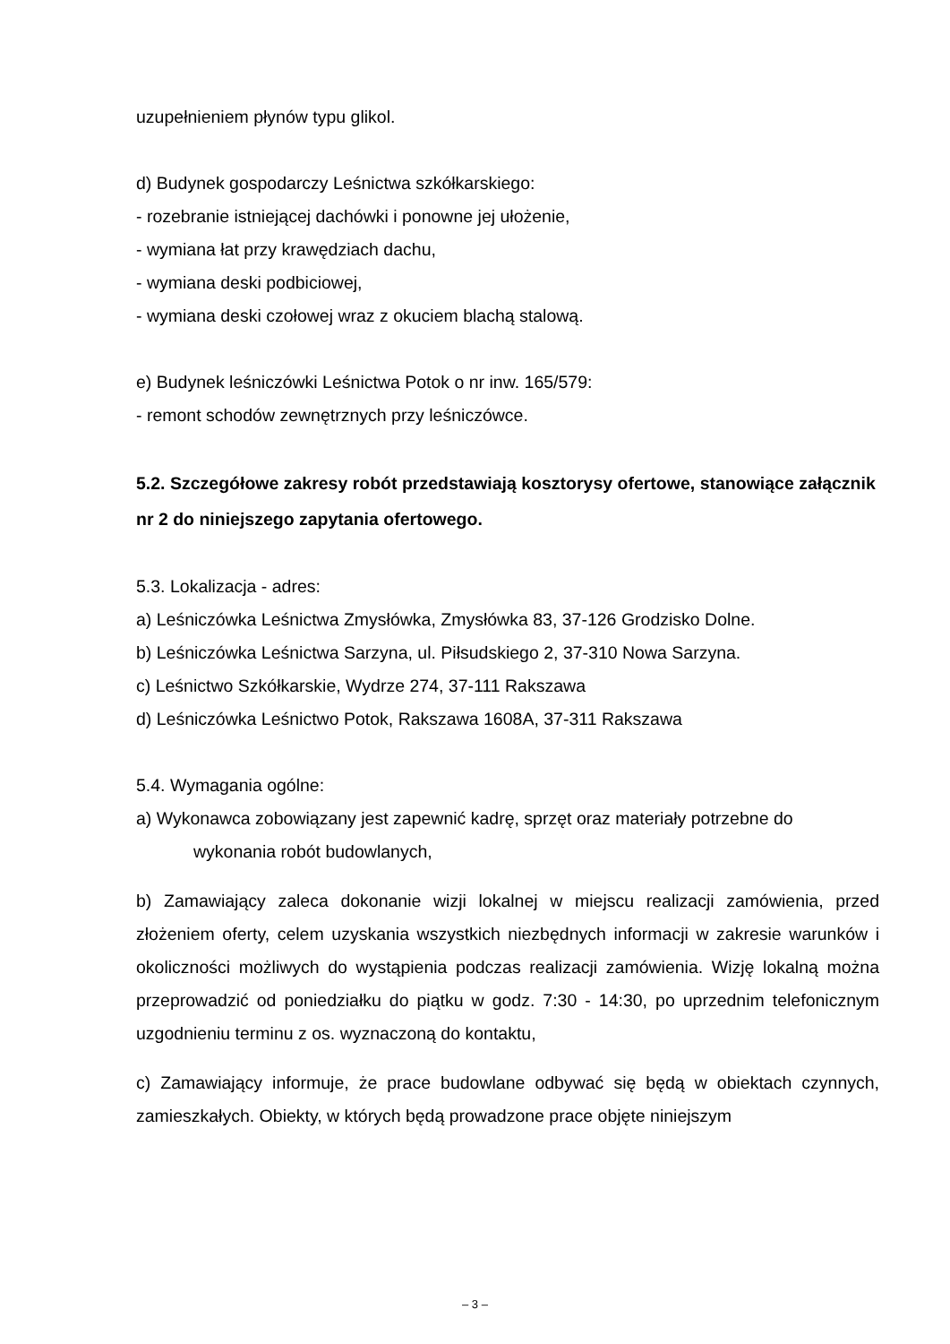uzupełnieniem płynów typu glikol.
d) Budynek gospodarczy Leśnictwa szkółkarskiego:
- rozebranie istniejącej dachówki i ponowne jej ułożenie,
- wymiana łat przy krawędziach dachu,
- wymiana deski podbiciowej,
- wymiana deski czołowej wraz z okuciem blachą stalową.
e) Budynek leśniczówki Leśnictwa Potok o nr inw. 165/579:
- remont schodów zewnętrznych przy leśniczówce.
5.2. Szczegółowe zakresy robót przedstawiają kosztorysy ofertowe, stanowiące załącznik nr 2 do niniejszego zapytania ofertowego.
5.3. Lokalizacja - adres:
a) Leśniczówka Leśnictwa Zmysłówka, Zmysłówka 83, 37-126 Grodzisko Dolne.
b) Leśniczówka Leśnictwa Sarzyna, ul. Piłsudskiego 2, 37-310 Nowa Sarzyna.
c) Leśnictwo Szkółkarskie, Wydrze 274, 37-111 Rakszawa
d) Leśniczówka Leśnictwo Potok, Rakszawa 1608A, 37-311 Rakszawa
5.4. Wymagania ogólne:
a) Wykonawca zobowiązany jest zapewnić kadrę, sprzęt oraz materiały potrzebne do
wykonania robót budowlanych,
b) Zamawiający zaleca dokonanie wizji lokalnej w miejscu realizacji zamówienia, przed złożeniem oferty, celem uzyskania wszystkich niezbędnych informacji w zakresie warunków i okoliczności możliwych do wystąpienia podczas realizacji zamówienia. Wizję lokalną można przeprowadzić od poniedziałku do piątku w godz. 7:30 - 14:30, po uprzednim telefonicznym uzgodnieniu terminu z os. wyznaczoną do kontaktu,
c) Zamawiający informuje, że prace budowlane odbywać się będą w obiektach czynnych, zamieszkałych. Obiekty, w których będą prowadzone prace objęte niniejszym
– 3 –